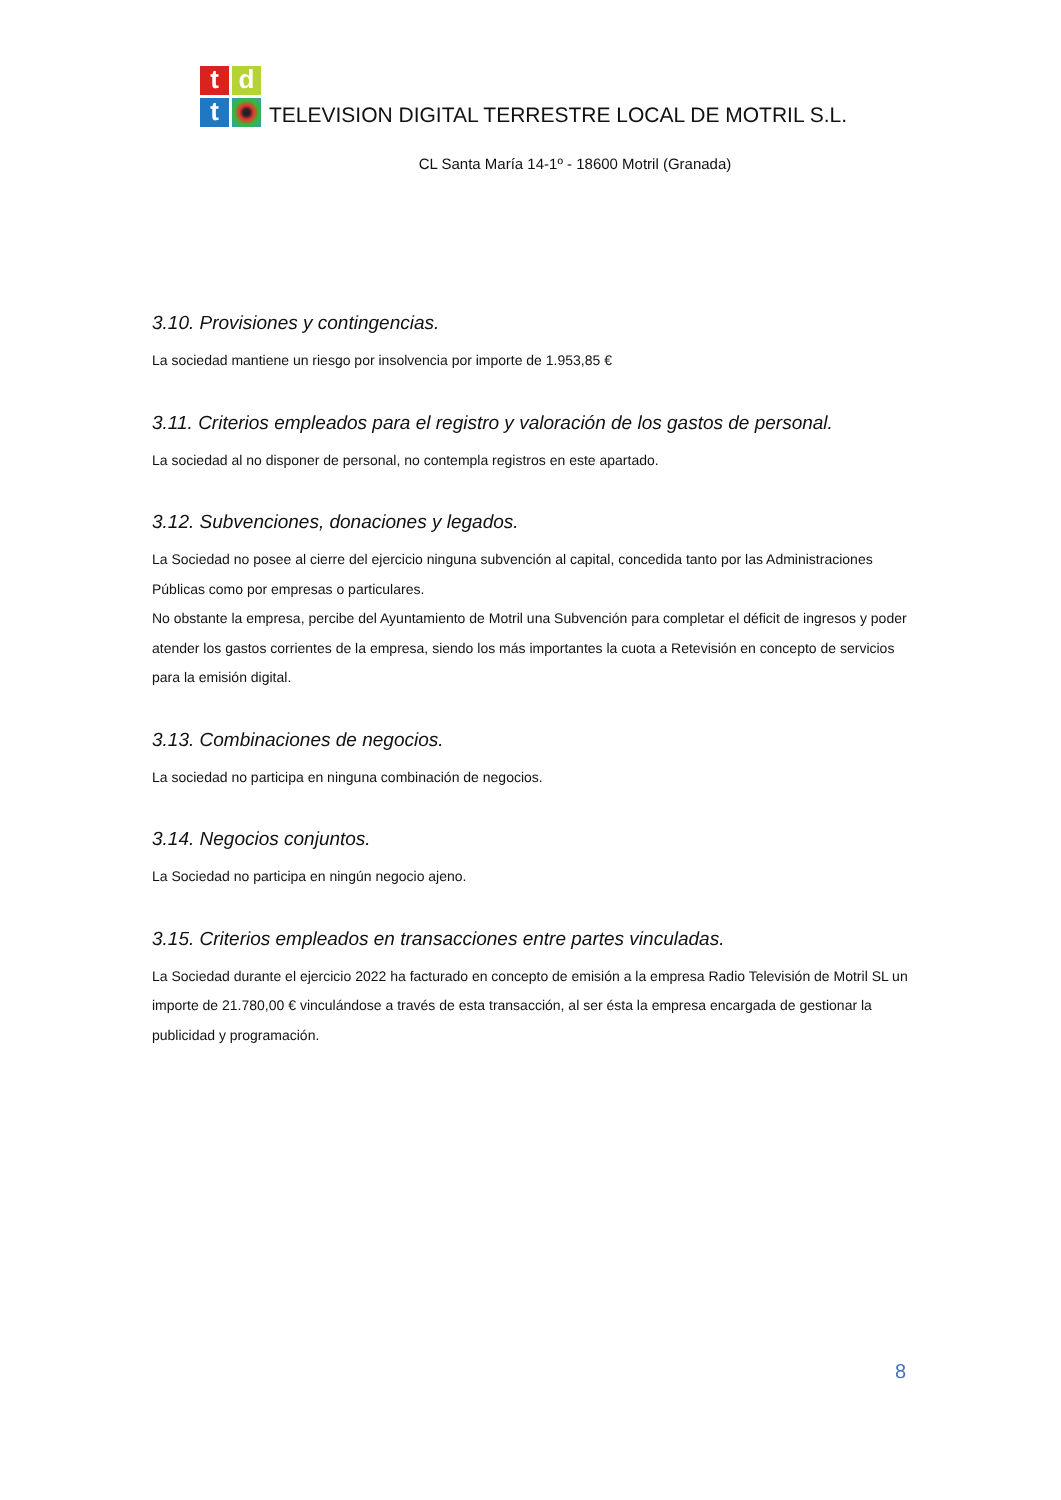tdt
TELEVISION DIGITAL TERRESTRE LOCAL DE MOTRIL S.L.
CL Santa María 14-1º - 18600 Motril (Granada)
3.10. Provisiones y contingencias.
La sociedad mantiene un riesgo por insolvencia por importe de 1.953,85 €
3.11. Criterios empleados para el registro y valoración de los gastos de personal.
La sociedad al no disponer de personal, no contempla registros en este apartado.
3.12. Subvenciones, donaciones y legados.
La Sociedad no posee al cierre del ejercicio ninguna subvención al capital, concedida tanto por las Administraciones Públicas como por empresas o particulares.
No obstante la empresa, percibe del Ayuntamiento de Motril una Subvención para completar el déficit de ingresos y poder atender los gastos corrientes de la empresa, siendo los más importantes la cuota a Retevisión en concepto de servicios para la emisión digital.
3.13. Combinaciones de negocios.
La sociedad no participa en ninguna combinación de negocios.
3.14. Negocios conjuntos.
La Sociedad no participa en ningún negocio ajeno.
3.15. Criterios empleados en transacciones entre partes vinculadas.
La Sociedad durante el ejercicio 2022 ha facturado en concepto de emisión a la empresa Radio Televisión de Motril SL un importe de 21.780,00 € vinculándose a través de esta transacción, al ser ésta la empresa encargada de gestionar la publicidad y programación.
8